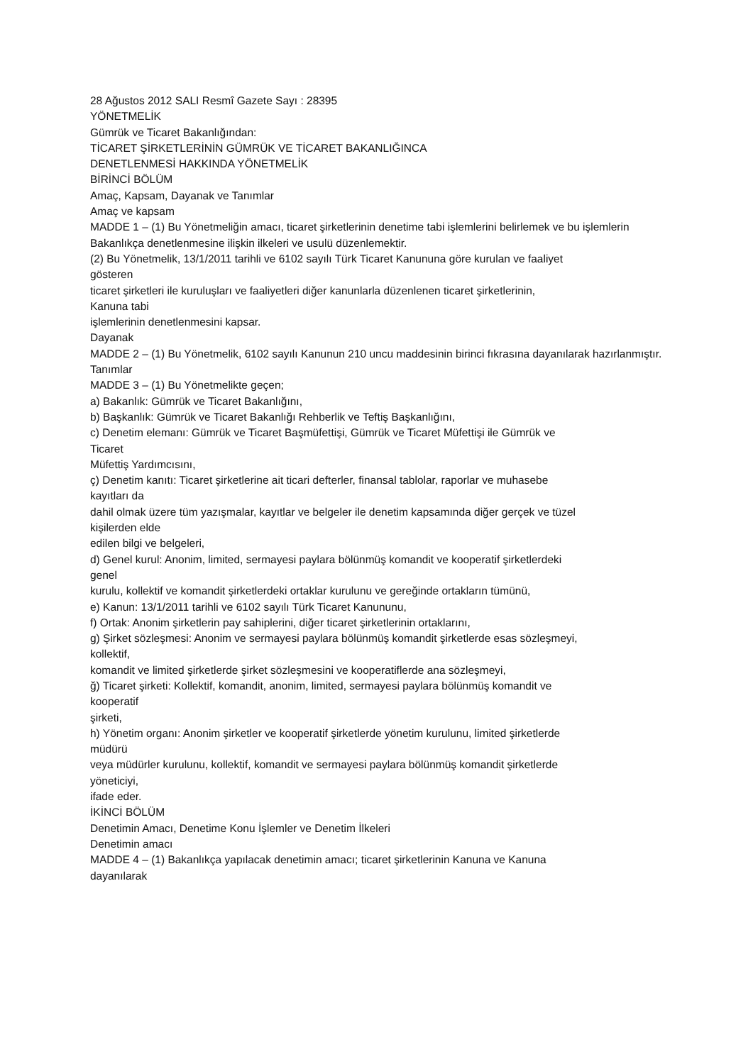28 Ağustos 2012 SALI Resmî Gazete Sayı : 28395
YÖNETMELİK
Gümrük ve Ticaret Bakanlığından:
TİCARET ŞİRKETLERİNİN GÜMRÜK VE TİCARET BAKANLIĞINCA
DENETLENMESİ HAKKINDA YÖNETMELİK
BİRİNCİ BÖLÜM
Amaç, Kapsam, Dayanak ve Tanımlar
Amaç ve kapsam
MADDE 1 – (1) Bu Yönetmeliğin amacı, ticaret şirketlerinin denetime tabi işlemlerini belirlemek ve bu işlemlerin Bakanlıkça denetlenmesine ilişkin ilkeleri ve usulü düzenlemektir.
(2) Bu Yönetmelik, 13/1/2011 tarihli ve 6102 sayılı Türk Ticaret Kanununa göre kurulan ve faaliyet
gösteren
ticaret şirketleri ile kuruluşları ve faaliyetleri diğer kanunlarla düzenlenen ticaret şirketlerinin,
Kanuna tabi
işlemlerinin denetlenmesini kapsar.
Dayanak
MADDE 2 – (1) Bu Yönetmelik, 6102 sayılı Kanunun 210 uncu maddesinin birinci fıkrasına dayanılarak hazırlanmıştır.
Tanımlar
MADDE 3 – (1) Bu Yönetmelikte geçen;
a) Bakanlık: Gümrük ve Ticaret Bakanlığını,
b) Başkanlık: Gümrük ve Ticaret Bakanlığı Rehberlik ve Teftiş Başkanlığını,
c) Denetim elemanı: Gümrük ve Ticaret Başmüfettişi, Gümrük ve Ticaret Müfettişi ile Gümrük ve
Ticaret
Müfettiş Yardımcısını,
ç) Denetim kanıtı: Ticaret şirketlerine ait ticari defterler, finansal tablolar, raporlar ve muhasebe
kayıtları da
dahil olmak üzere tüm yazışmalar, kayıtlar ve belgeler ile denetim kapsamında diğer gerçek ve tüzel
kişilerden elde
edilen bilgi ve belgeleri,
d) Genel kurul: Anonim, limited, sermayesi paylara bölünmüş komandit ve kooperatif şirketlerdeki
genel
kurulu, kollektif ve komandit şirketlerdeki ortaklar kurulunu ve gereğinde ortakların tümünü,
e) Kanun: 13/1/2011 tarihli ve 6102 sayılı Türk Ticaret Kanununu,
f) Ortak: Anonim şirketlerin pay sahiplerini, diğer ticaret şirketlerinin ortaklarını,
g) Şirket sözleşmesi: Anonim ve sermayesi paylara bölünmüş komandit şirketlerde esas sözleşmeyi,
kollektif,
komandit ve limited şirketlerde şirket sözleşmesini ve kooperatiflerde ana sözleşmeyi,
ğ) Ticaret şirketi: Kollektif, komandit, anonim, limited, sermayesi paylara bölünmüş komandit ve
kooperatif
şirketi,
h) Yönetim organı: Anonim şirketler ve kooperatif şirketlerde yönetim kurulunu, limited şirketlerde
müdürü
veya müdürler kurulunu, kollektif, komandit ve sermayesi paylara bölünmüş komandit şirketlerde
yöneticiyi,
ifade eder.
İKİNCİ BÖLÜM
Denetimin Amacı, Denetime Konu İşlemler ve Denetim İlkeleri
Denetimin amacı
MADDE 4 – (1) Bakanlıkça yapılacak denetimin amacı; ticaret şirketlerinin Kanuna ve Kanuna
dayanılarak